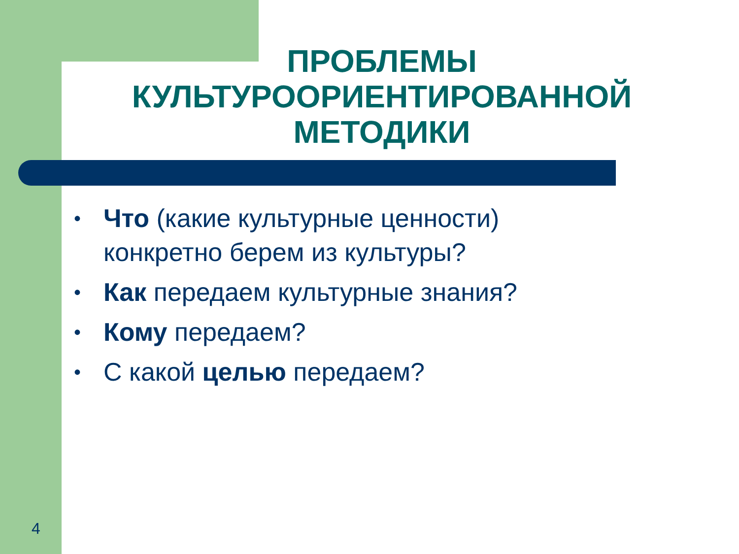ПРОБЛЕМЫ КУЛЬТУРООРИЕНТИРОВАННОЙ МЕТОДИКИ
• Что (какие культурные ценности) конкретно берем из культуры?
• Как передаем культурные знания?
• Кому передаем?
• С какой целью передаем?
4